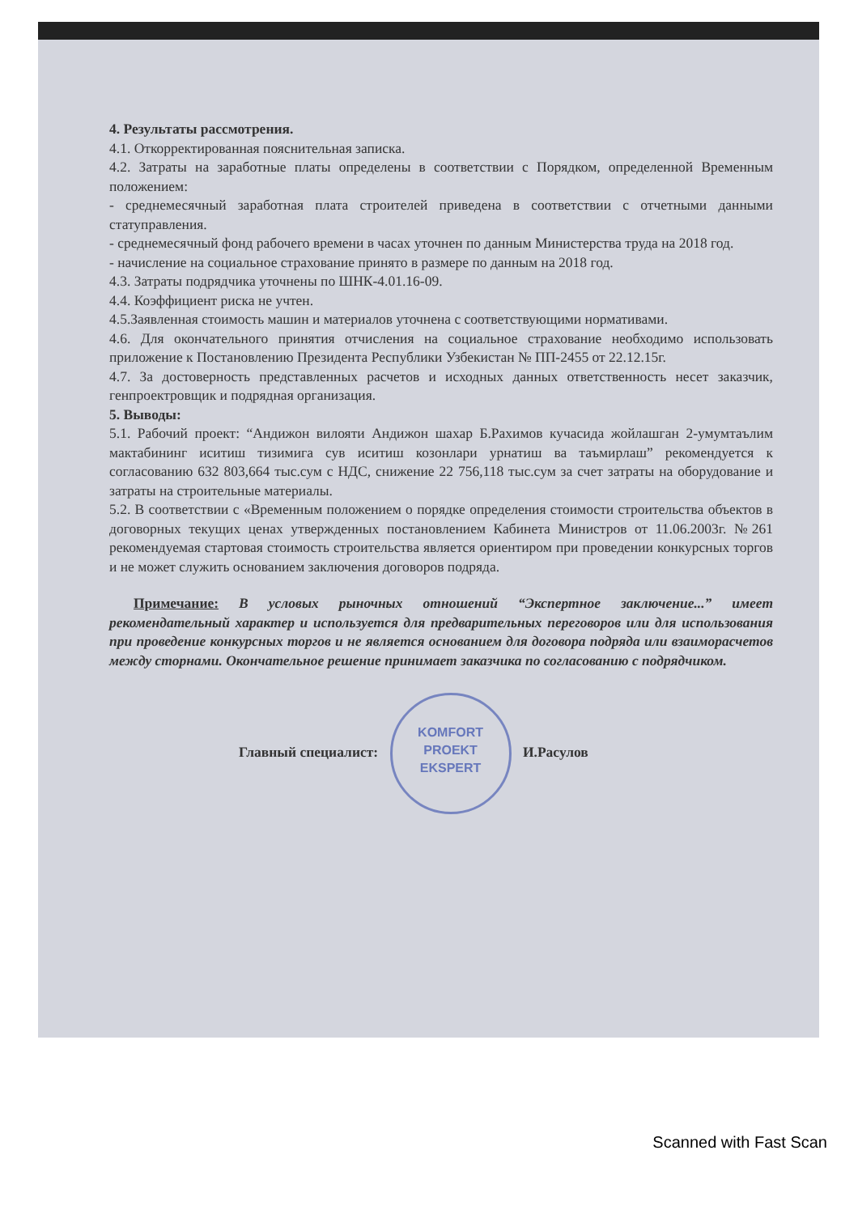4. Результаты рассмотрения.
4.1. Откорректированная пояснительная записка.
4.2. Затраты на заработные платы определены в соответствии с Порядком, определенной Временным положением:
- среднемесячный заработная плата строителей приведена в соответствии с отчетными данными статуправления.
- среднемесячный фонд рабочего времени в часах уточнен по данным Министерства труда на 2018 год.
- начисление на социальное страхование принято в размере по данным на 2018 год.
4.3. Затраты подрядчика уточнены по ШНК-4.01.16-09.
4.4. Коэффициент риска не учтен.
4.5.Заявленная стоимость машин и материалов уточнена с соответствующими нормативами.
4.6. Для окончательного принятия отчисления на социальное страхование необходимо использовать приложение к Постановлению Президента Республики Узбекистан № ПП-2455 от 22.12.15г.
4.7. За достоверность представленных расчетов и исходных данных ответственность несет заказчик, генпроектровщик и подрядная организация.
5. Выводы:
5.1. Рабочий проект: “Андижон вилояти Андижон шахар Б.Рахимов кучасида жойлашган 2-умумтаълим мактабининг иситиш тизимига сув иситиш козонлари урнатиш ва таъмирлаш” рекомендуется к согласованию 632 803,664 тыс.сум с НДС, снижение 22 756,118 тыс.сум за счет затраты на оборудование и затраты на строительные материалы.
5.2. В соответствии с «Временным положением о порядке определения стоимости строительства объектов в договорных текущих ценах утвержденных постановлением Кабинета Министров от 11.06.2003г. №261 рекомендуемая стартовая стоимость строительства является ориентиром при проведении конкурсных торгов и не может служить основанием заключения договоров подряда.
Примечание: В условых рыночных отношений “Экспертное заключение...” имеет рекомендательный характер и используется для предварительных переговоров или для использования при проведение конкурсных торгов и не является основанием для договора подряда или взаиморасчетов между сторнами. Окончательное решение принимает заказчика по согласованию с подрядчиком.
Главный специалист: KOMFORT
PROEKT
EKSPERT И.Расулов
Scanned with Fast Scan